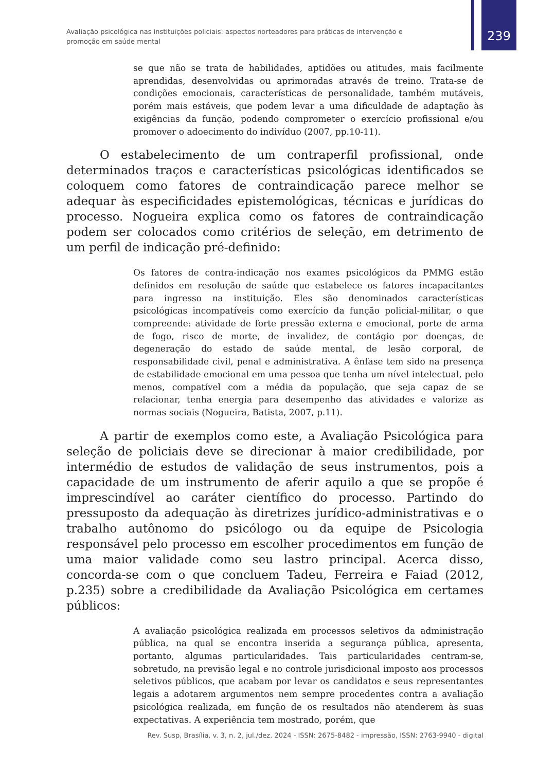Avaliação psicológica nas instituições policiais: aspectos norteadores para práticas de intervenção e promoção em saúde mental
239
se que não se trata de habilidades, aptidões ou atitudes, mais facilmente aprendidas, desenvolvidas ou aprimoradas através de treino. Trata-se de condições emocionais, características de personalidade, também mutáveis, porém mais estáveis, que podem levar a uma dificuldade de adaptação às exigências da função, podendo comprometer o exercício profissional e/ou promover o adoecimento do indivíduo (2007, pp.10-11).
O estabelecimento de um contraperfil profissional, onde determinados traços e características psicológicas identificados se coloquem como fatores de contraindicação parece melhor se adequar às especificidades epistemológicas, técnicas e jurídicas do processo. Nogueira explica como os fatores de contraindicação podem ser colocados como critérios de seleção, em detrimento de um perfil de indicação pré-definido:
Os fatores de contra-indicação nos exames psicológicos da PMMG estão definidos em resolução de saúde que estabelece os fatores incapacitantes para ingresso na instituição. Eles são denominados características psicológicas incompatíveis como exercício da função policial-militar, o que compreende: atividade de forte pressão externa e emocional, porte de arma de fogo, risco de morte, de invalidez, de contágio por doenças, de degeneração do estado de saúde mental, de lesão corporal, de responsabilidade civil, penal e administrativa. A ênfase tem sido na presença de estabilidade emocional em uma pessoa que tenha um nível intelectual, pelo menos, compatível com a média da população, que seja capaz de se relacionar, tenha energia para desempenho das atividades e valorize as normas sociais (Nogueira, Batista, 2007, p.11).
A partir de exemplos como este, a Avaliação Psicológica para seleção de policiais deve se direcionar à maior credibilidade, por intermédio de estudos de validação de seus instrumentos, pois a capacidade de um instrumento de aferir aquilo a que se propõe é imprescindível ao caráter científico do processo. Partindo do pressuposto da adequação às diretrizes jurídico-administrativas e o trabalho autônomo do psicólogo ou da equipe de Psicologia responsável pelo processo em escolher procedimentos em função de uma maior validade como seu lastro principal. Acerca disso, concorda-se com o que concluem Tadeu, Ferreira e Faiad (2012, p.235) sobre a credibilidade da Avaliação Psicológica em certames públicos:
A avaliação psicológica realizada em processos seletivos da administração pública, na qual se encontra inserida a segurança pública, apresenta, portanto, algumas particularidades. Tais particularidades centram-se, sobretudo, na previsão legal e no controle jurisdicional imposto aos processos seletivos públicos, que acabam por levar os candidatos e seus representantes legais a adotarem argumentos nem sempre procedentes contra a avaliação psicológica realizada, em função de os resultados não atenderem às suas expectativas. A experiência tem mostrado, porém, que
Rev. Susp, Brasília, v. 3, n. 2, jul./dez. 2024 - ISSN: 2675-8482 - impressão, ISSN: 2763-9940 - digital